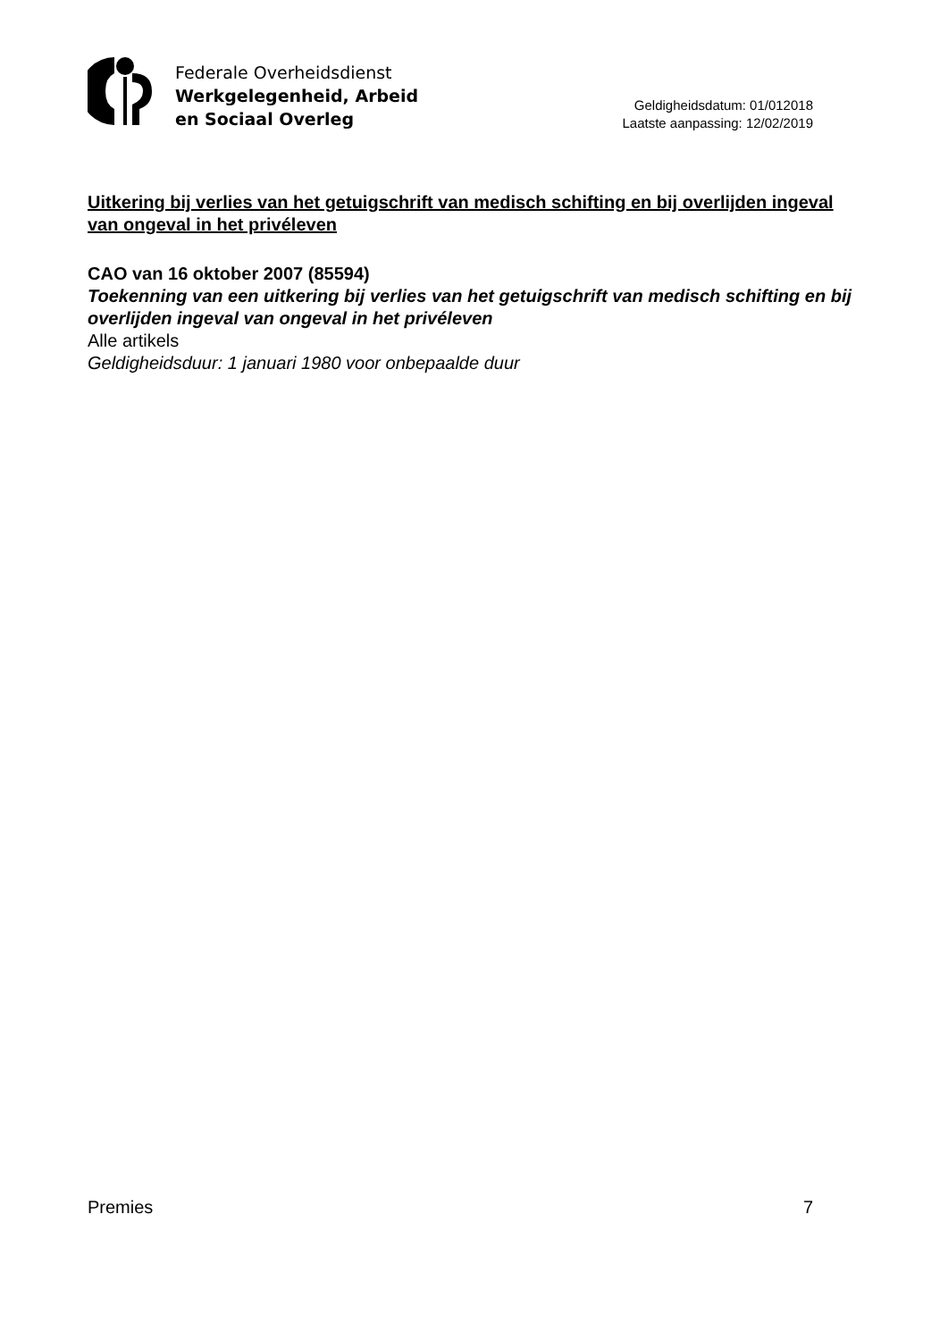Federale Overheidsdienst
Werkgelegenheid, Arbeid
en Sociaal Overleg
Geldigheidsdatum: 01/012018
Laatste aanpassing: 12/02/2019
Uitkering bij verlies van het getuigschrift van medisch schifting en bij overlijden ingeval van ongeval in het privéleven
CAO van 16 oktober 2007 (85594)
Toekenning van een uitkering bij verlies van het getuigschrift van medisch schifting en bij overlijden ingeval van ongeval in het privéleven
Alle artikels
Geldigheidsduur: 1 januari 1980 voor onbepaalde duur
Premies 7